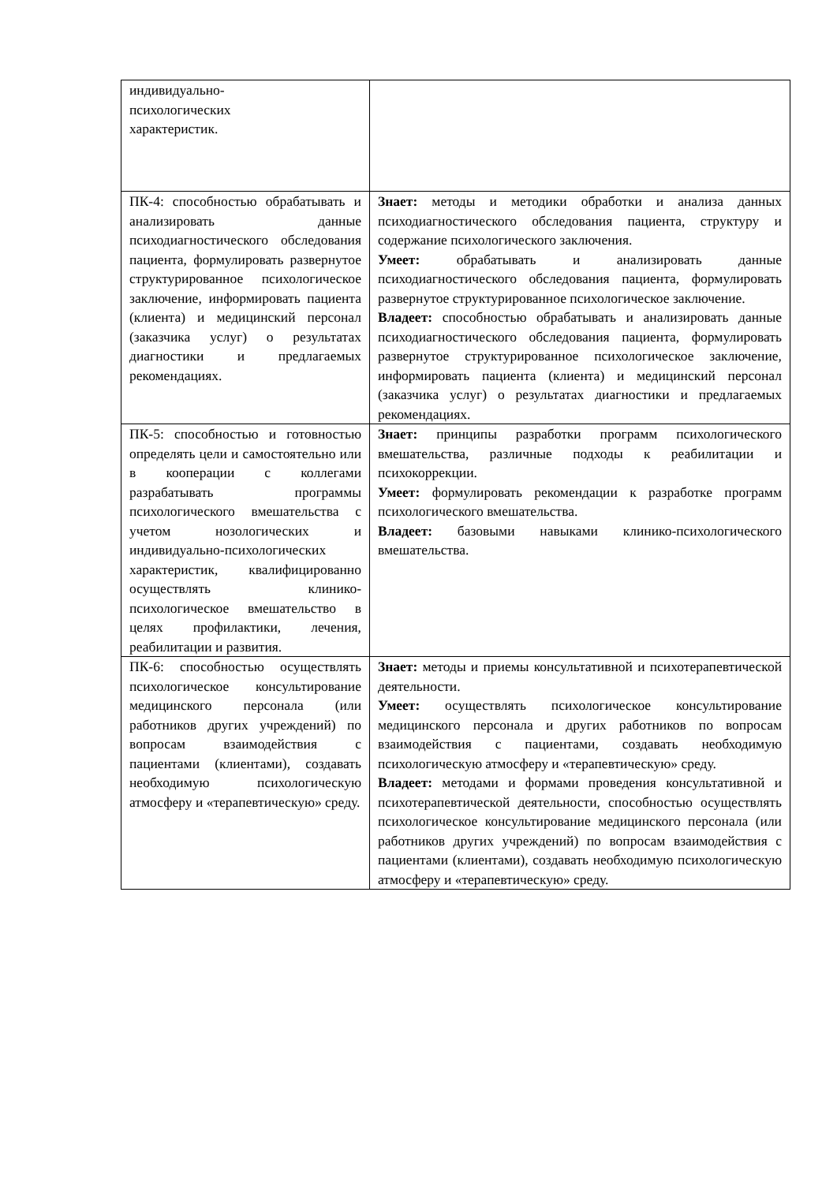| индивидуально- психологических характеристик. | |
| ПК-4: способностью обрабатывать и анализировать данные психодиагностического обследования пациента, формулировать развернутое структурированное психологическое заключение, информировать пациента (клиента) и медицинский персонал (заказчика услуг) о результатах диагностики и предлагаемых рекомендациях. | Знает: методы и методики обработки и анализа данных психодиагностического обследования пациента, структуру и содержание психологического заключения. Умеет: обрабатывать и анализировать данные психодиагностического обследования пациента, формулировать развернутое структурированное психологическое заключение. Владеет: способностью обрабатывать и анализировать данные психодиагностического обследования пациента, формулировать развернутое структурированное психологическое заключение, информировать пациента (клиента) и медицинский персонал (заказчика услуг) о результатах диагностики и предлагаемых рекомендациях. |
| ПК-5: способностью и готовностью определять цели и самостоятельно или в кооперации с коллегами разрабатывать программы психологического вмешательства с учетом нозологических и индивидуально-психологических характеристик, квалифицированно осуществлять клинико-психологическое вмешательство в целях профилактики, лечения, реабилитации и развития. | Знает: принципы разработки программ психологического вмешательства, различные подходы к реабилитации и психокоррекции. Умеет: формулировать рекомендации к разработке программ психологического вмешательства. Владеет: базовыми навыками клинико-психологического вмешательства. |
| ПК-6: способностью осуществлять психологическое консультирование медицинского персонала (или работников других учреждений) по вопросам взаимодействия с пациентами (клиентами), создавать необходимую психологическую атмосферу и «терапевтическую» среду. | Знает: методы и приемы консультативной и психотерапевтической деятельности. Умеет: осуществлять психологическое консультирование медицинского персонала и других работников по вопросам взаимодействия с пациентами, создавать необходимую психологическую атмосферу и «терапевтическую» среду. Владеет: методами и формами проведения консультативной и психотерапевтической деятельности, способностью осуществлять психологическое консультирование медицинского персонала (или работников других учреждений) по вопросам взаимодействия с пациентами (клиентами), создавать необходимую психологическую атмосферу и «терапевтическую» среду. |